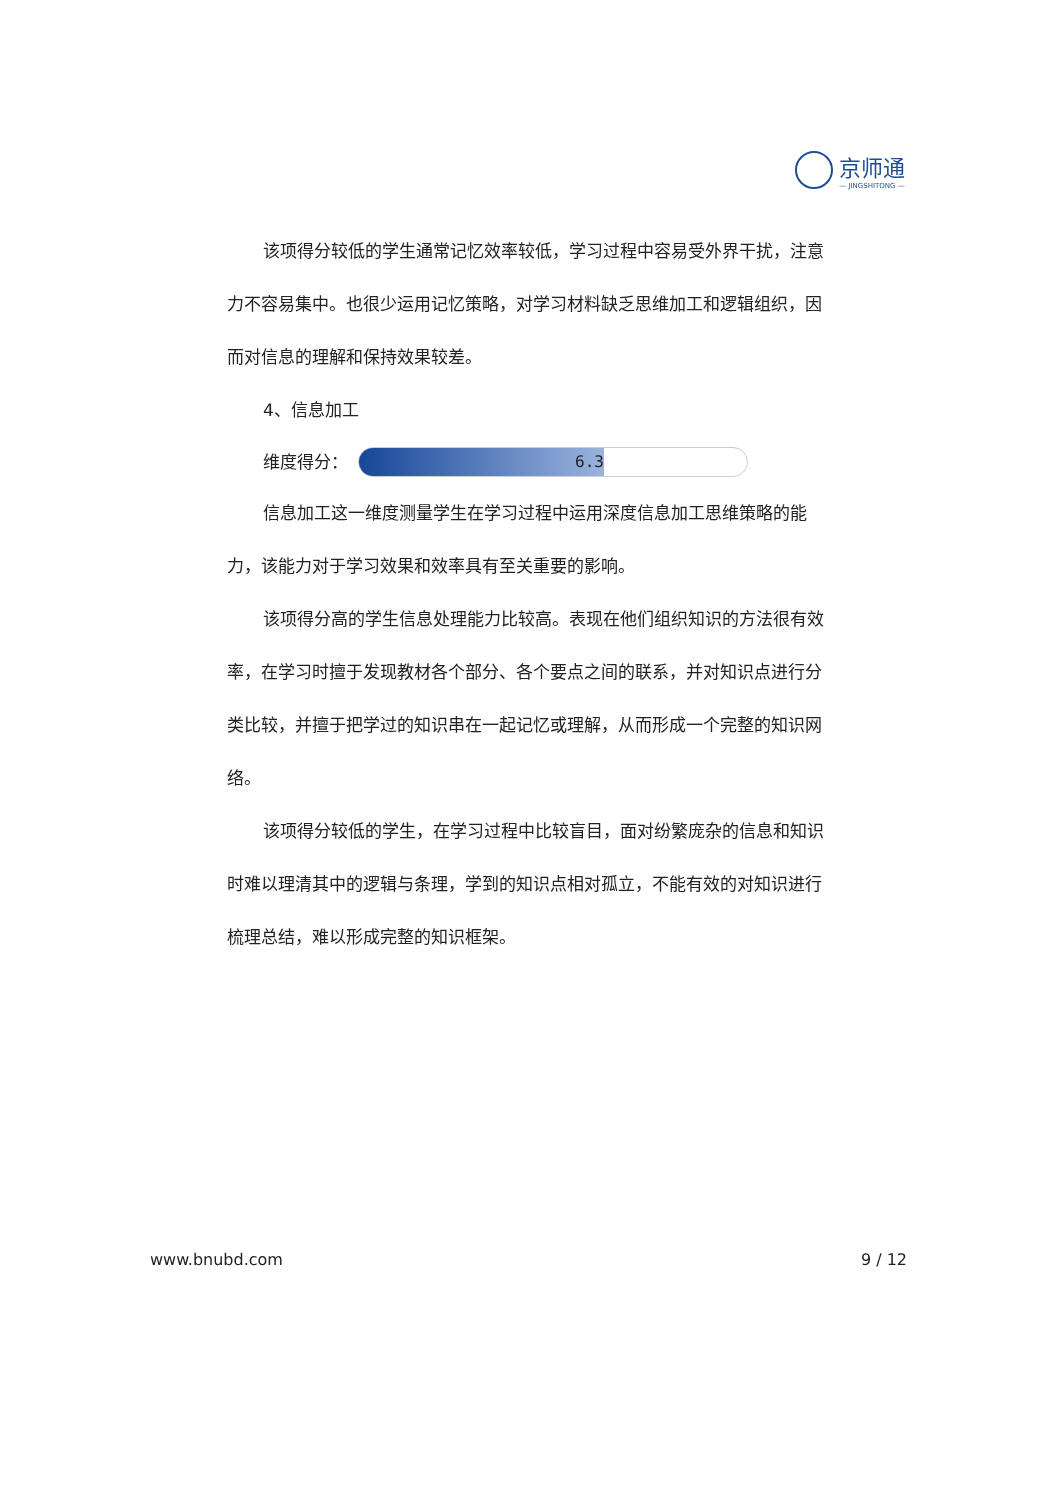京师通
— JINGSHITONG —
该项得分较低的学生通常记忆效率较低，学习过程中容易受外界干扰，注意力不容易集中。也很少运用记忆策略，对学习材料缺乏思维加工和逻辑组织，因而对信息的理解和保持效果较差。
4、信息加工
维度得分：
6.3
信息加工这一维度测量学生在学习过程中运用深度信息加工思维策略的能力，该能力对于学习效果和效率具有至关重要的影响。
该项得分高的学生信息处理能力比较高。表现在他们组织知识的方法很有效率，在学习时擅于发现教材各个部分、各个要点之间的联系，并对知识点进行分类比较，并擅于把学过的知识串在一起记忆或理解，从而形成一个完整的知识网络。
该项得分较低的学生，在学习过程中比较盲目，面对纷繁庞杂的信息和知识时难以理清其中的逻辑与条理，学到的知识点相对孤立，不能有效的对知识进行梳理总结，难以形成完整的知识框架。
www.bnubd.com 9 / 12